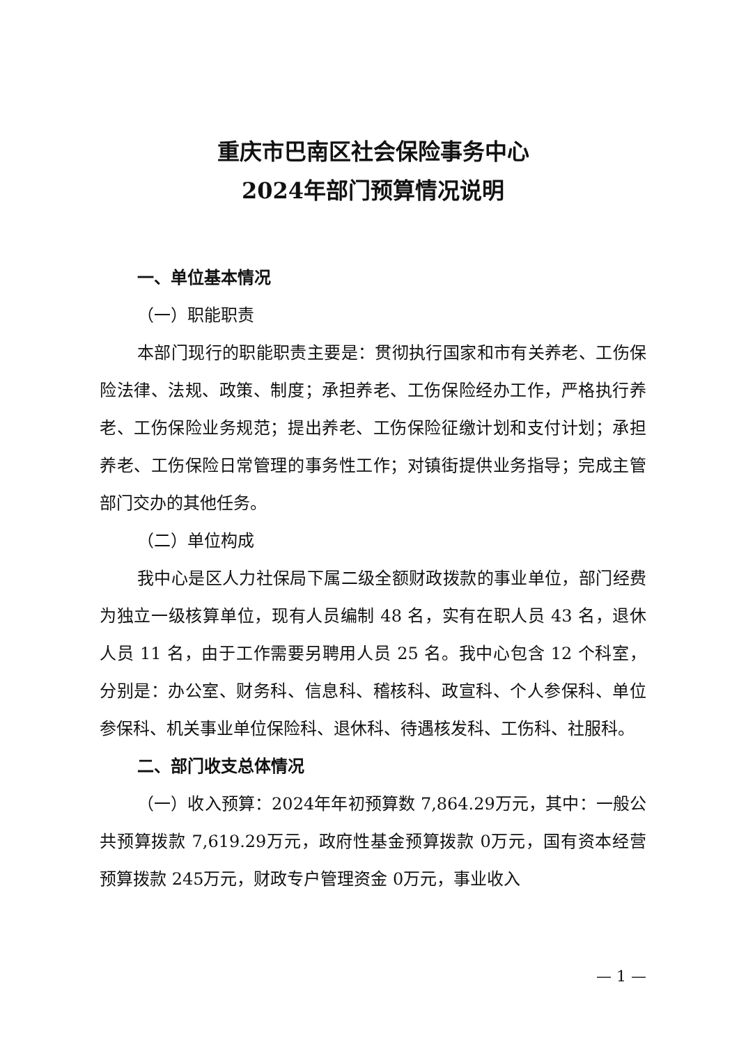重庆市巴南区社会保险事务中心
2024年部门预算情况说明
一、单位基本情况
（一）职能职责
本部门现行的职能职责主要是：贯彻执行国家和市有关养老、工伤保险法律、法规、政策、制度；承担养老、工伤保险经办工作，严格执行养老、工伤保险业务规范；提出养老、工伤保险征缴计划和支付计划；承担养老、工伤保险日常管理的事务性工作；对镇街提供业务指导；完成主管部门交办的其他任务。
（二）单位构成
我中心是区人力社保局下属二级全额财政拨款的事业单位，部门经费为独立一级核算单位，现有人员编制 48 名，实有在职人员 43 名，退休人员 11 名，由于工作需要另聘用人员 25 名。我中心包含 12 个科室，分别是：办公室、财务科、信息科、稽核科、政宣科、个人参保科、单位参保科、机关事业单位保险科、退休科、待遇核发科、工伤科、社服科。
二、部门收支总体情况
（一）收入预算：2024年年初预算数 7,864.29万元，其中：一般公共预算拨款 7,619.29万元，政府性基金预算拨款 0万元，国有资本经营预算拨款 245万元，财政专户管理资金 0万元，事业收入
— 1 —